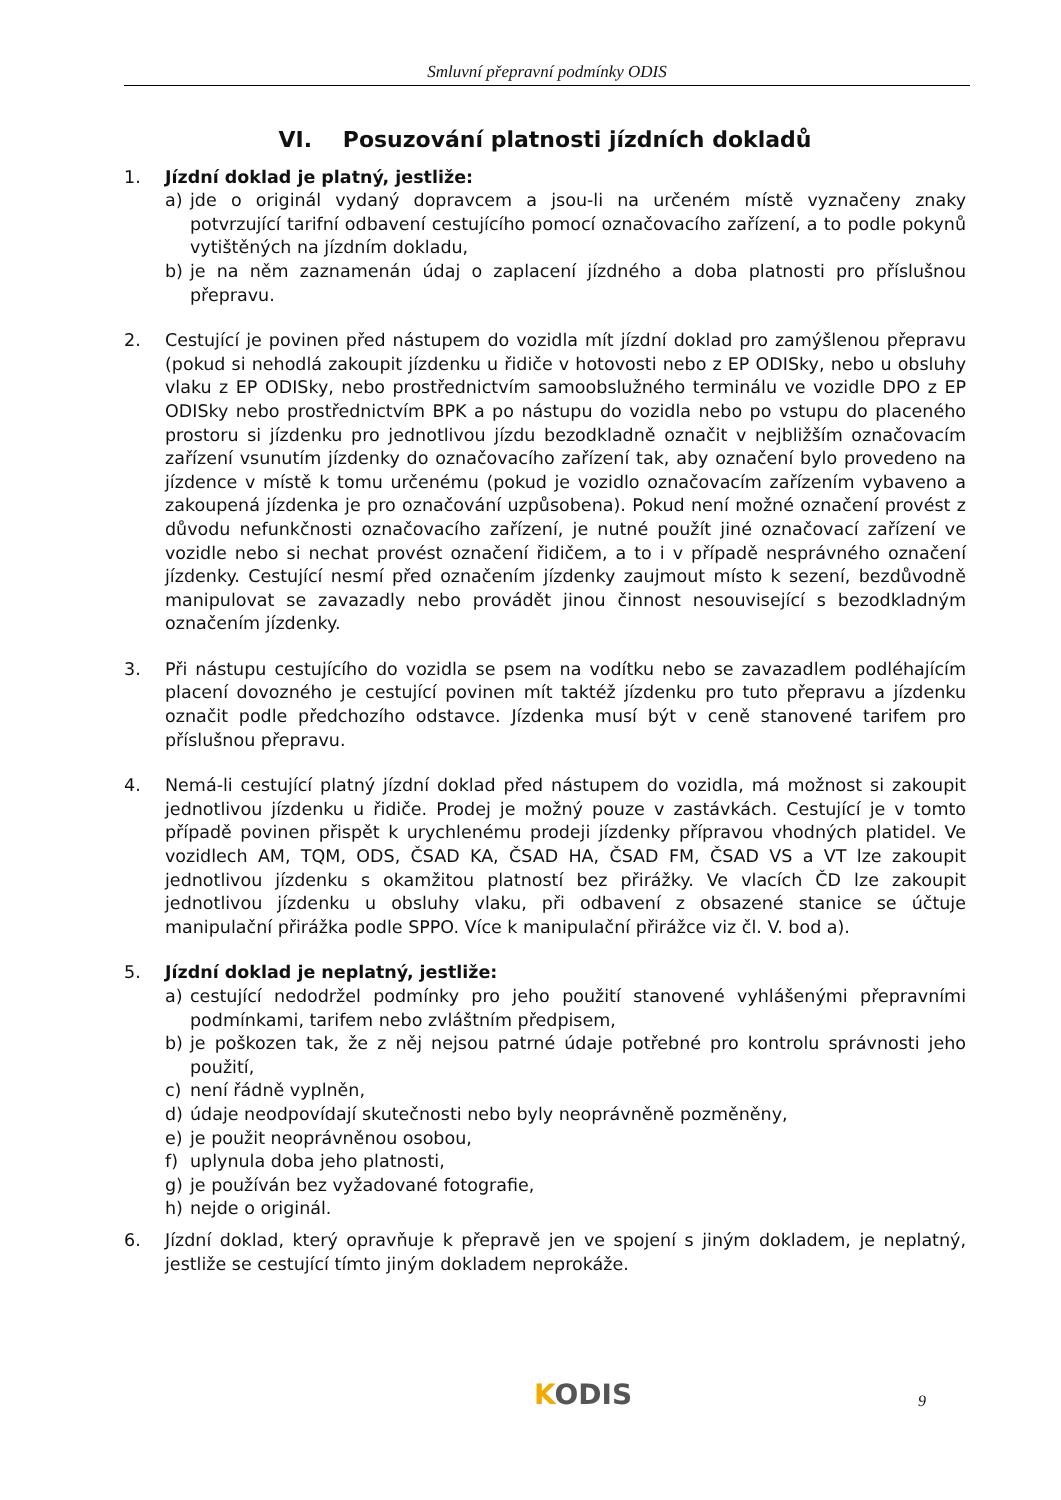Smluvní přepravní podmínky ODIS
VI. Posuzování platnosti jízdních dokladů
1. Jízdní doklad je platný, jestliže:
a) jde o originál vydaný dopravcem a jsou-li na určeném místě vyznačeny znaky potvrzující tarifní odbavení cestujícího pomocí označovacího zařízení, a to podle pokynů vytištěných na jízdním dokladu,
b) je na něm zaznamenán údaj o zaplacení jízdného a doba platnosti pro příslušnou přepravu.
2. Cestující je povinen před nástupem do vozidla mít jízdní doklad pro zamýšlenou přepravu (pokud si nehodlá zakoupit jízdenku u řidiče v hotovosti nebo z EP ODISky, nebo u obsluhy vlaku z EP ODISky, nebo prostřednictvím samoobslužného terminálu ve vozidle DPO z EP ODISky nebo prostřednictvím BPK a po nástupu do vozidla nebo po vstupu do placeného prostoru si jízdenku pro jednotlivou jízdu bezodkladně označit v nejbližším označovacím zařízení vsunutím jízdenky do označovacího zařízení tak, aby označení bylo provedeno na jízdence v místě k tomu určenému (pokud je vozidlo označovacím zařízením vybaveno a zakoupená jízdenka je pro označování uzpůsobena). Pokud není možné označení provést z důvodu nefunkčnosti označovacího zařízení, je nutné použít jiné označovací zařízení ve vozidle nebo si nechat provést označení řidičem, a to i v případě nesprávného označení jízdenky. Cestující nesmí před označením jízdenky zaujmout místo k sezení, bezdůvodně manipulovat se zavazadly nebo provádět jinou činnost nesouvisející s bezodkladným označením jízdenky.
3. Při nástupu cestujícího do vozidla se psem na vodítku nebo se zavazadlem podléhajícím placení dovozného je cestující povinen mít taktéž jízdenku pro tuto přepravu a jízdenku označit podle předchozího odstavce. Jízdenka musí být v ceně stanovené tarifem pro příslušnou přepravu.
4. Nemá-li cestující platný jízdní doklad před nástupem do vozidla, má možnost si zakoupit jednotlivou jízdenku u řidiče. Prodej je možný pouze v zastávkách. Cestující je v tomto případě povinen přispět k urychlenému prodeji jízdenky přípravou vhodných platidel. Ve vozidlech AM, TQM, ODS, ČSAD KA, ČSAD HA, ČSAD FM, ČSAD VS a VT lze zakoupit jednotlivou jízdenku s okamžitou platností bez přirážky. Ve vlacích ČD lze zakoupit jednotlivou jízdenku u obsluhy vlaku, při odbavení z obsazené stanice se účtuje manipulační přirážka podle SPPO. Více k manipulační přirážce viz čl. V. bod a).
5. Jízdní doklad je neplatný, jestliže:
a) cestující nedodržel podmínky pro jeho použití stanovené vyhlášenými přepravními podmínkami, tarifem nebo zvláštním předpisem,
b) je poškozen tak, že z něj nejsou patrné údaje potřebné pro kontrolu správnosti jeho použití,
c) není řádně vyplněn,
d) údaje neodpovídají skutečnosti nebo byly neoprávněně pozměněny,
e) je použit neoprávněnou osobou,
f) uplynula doba jeho platnosti,
g) je používán bez vyžadované fotografie,
h) nejde o originál.
6. Jízdní doklad, který opravňuje k přepravě jen ve spojení s jiným dokladem, je neplatný, jestliže se cestující tímto jiným dokladem neprokáže.
KODIS 9